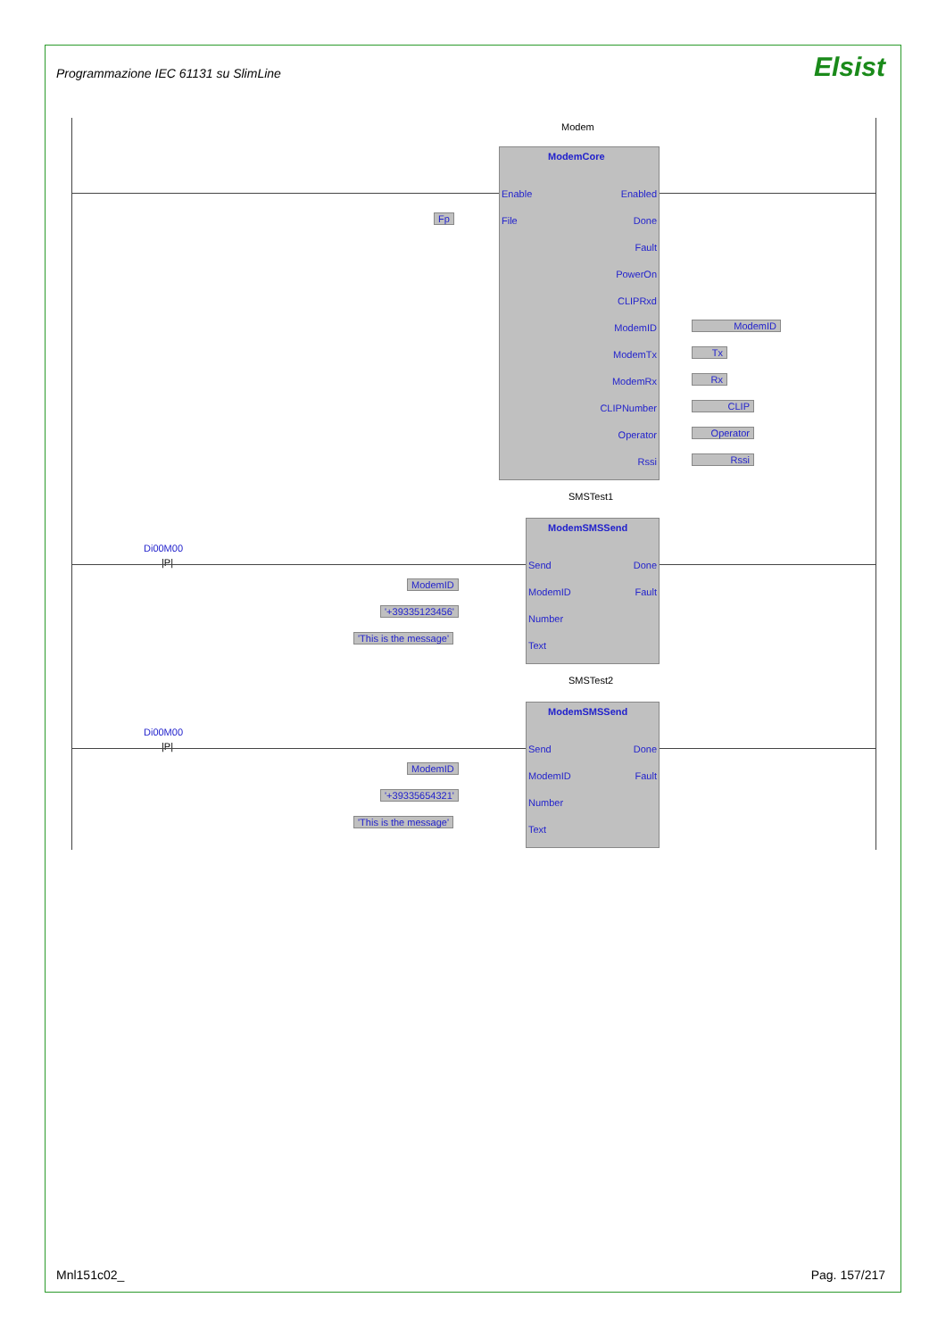Programmazione IEC 61131 su SlimLine
Elsist
Modem
ModemCore
Enable Enabled
File Done
Fault
PowerOn
CLIPRxd
ModemID
ModemTx
ModemRx
CLIPNumber
Operator
Rssi
Fp
ModemID
Tx
Rx
CLIP
Operator
Rssi
SMSTest1
Di00M00
|P|
ModemSMSSend
Send Done
ModemID Fault
Number
Text
ModemID
'+39335123456'
'This is the message'
SMSTest2
Di00M00
|P|
ModemSMSSend
Send Done
ModemID Fault
Number
Text
ModemID
'+39335654321'
'This is the message'
Mnl151c02_ Pag. 157/217